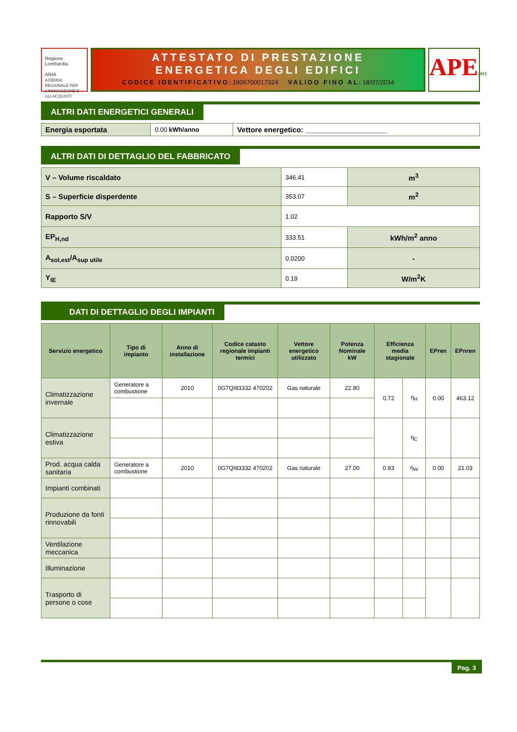Regione Lombardia
ARIA
AZIENDA REGIONALE PER L'INNOVAZIONE E GLI ACQUISTI
ATTESTATO DI PRESTAZIONE
ENERGETICA DEGLI EDIFICI
CODICE IDENTIFICATIVO:1906700017324 VALIDO FINO AL:18/07/2034
APE2015
ALTRI DATI ENERGETICI GENERALI
| Energia esportata | 0.00 kWh/anno | Vettore energetico: ____________________ |
ALTRI DATI DI DETTAGLIO DEL FABBRICATO
| V – Volume riscaldato | 346.41 | m<sup>3</sup> |
| S – Superficie disperdente | 353.07 | m<sup>2</sup> |
| Rapporto S/V | 1.02 | |
| EP<sub>H,nd</sub> | 333.51 | kWh/m<sup>2</sup> anno |
| A<sub>sol,est</sub>/A<sub>sup utile</sub> | 0.0200 | - |
| Y<sub>IE</sub> | 0.19 | W/m<sup>2</sup>K |
DATI DI DETTAGLIO DEGLI IMPIANTI
| Servizio energetico | Tipo di impianto | Anno di installazione | Codice catasto regionale impianti termici | Vettore energetico utilizzato | Potenza Nominale kW | Efficienza media stagionale | | EPren | EPnren |
| --- | --- | --- | --- | --- | --- | --- | --- | --- | --- |
| Climatizzazione invernale | Generatore a combustione | 2010 | 0G7QI83332 470202 | Gas naturale | 22.80 | 0.72 | η<sub>H</sub> | 0.00 | 463.12 |
| Climatizzazione estiva | | | | | | | η<sub>C</sub> | | |
| Prod. acqua calda sanitaria | Generatore a combustione | 2010 | 0G7QI83332 470202 | Gas naturale | 27.00 | 0.83 | η<sub>W</sub> | 0.00 | 21.03 |
| Impianti combinati | | | | | | | | | |
| Produzione da fonti rinnovabili | | | | | | | | | |
| Ventilazione meccanica | | | | | | | | | |
| Illuminazione | | | | | | | | | |
| Trasporto di persone o cose | | | | | | | | | |
Pag. 3